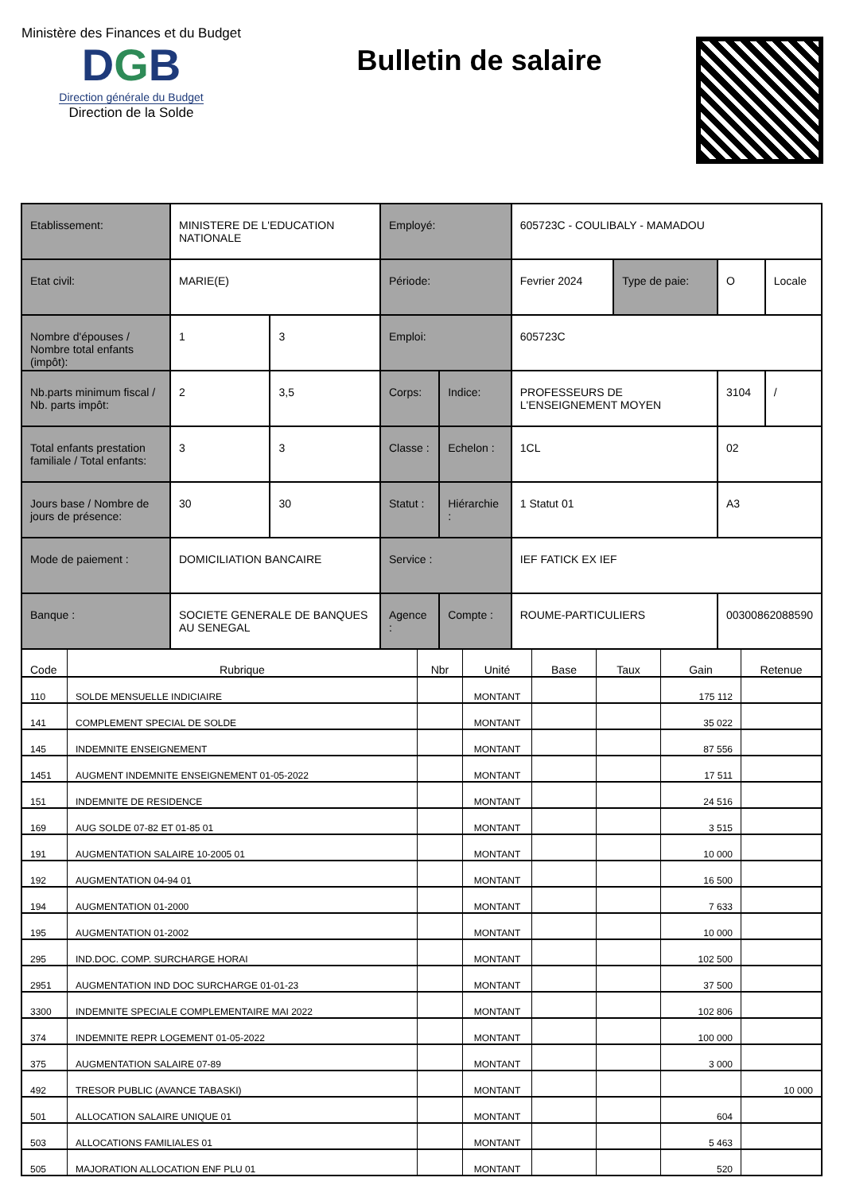Ministère des Finances et du Budget
DGB
Direction générale du Budget
Direction de la Solde
Bulletin de salaire
| Etablissement: | MINISTERE DE L'EDUCATION NATIONALE | | Employé: | | 605723C - COULIBALY - MAMADOU | | | |
| Etat civil: | MARIE(E) | | Période: | | Fevrier 2024 | Type de paie: | O | Locale |
| Nombre d'épouses / Nombre total enfants (impôt): | 1 | 3 | Emploi: | | 605723C | | | |
| Nb.parts minimum fiscal / Nb. parts impôt: | 2 | 3,5 | Corps: | Indice: | PROFESSEURS DE L'ENSEIGNEMENT MOYEN | | 3104 | / |
| Total enfants prestation familiale / Total enfants: | 3 | 3 | Classe : | Echelon : | 1CL | | 02 | |
| Jours base / Nombre de jours de présence: | 30 | 30 | Statut : | Hiérarchie : | 1 Statut 01 | | A3 | |
| Mode de paiement : | DOMICILIATION BANCAIRE | | Service : | | IEF FATICK EX IEF | | | |
| Banque : | SOCIETE GENERALE DE BANQUES AU SENEGAL | | Agence : | Compte : | ROUME-PARTICULIERS | | 00300862088590 | |
| Code | Rubrique | Nbr | Unité | Base | Taux | Gain | Retenue |
| --- | --- | --- | --- | --- | --- | --- | --- |
| 110 | SOLDE MENSUELLE INDICIAIRE | | MONTANT | | | 175 112 | |
| 141 | COMPLEMENT SPECIAL DE SOLDE | | MONTANT | | | 35 022 | |
| 145 | INDEMNITE ENSEIGNEMENT | | MONTANT | | | 87 556 | |
| 1451 | AUGMENT INDEMNITE ENSEIGNEMENT 01-05-2022 | | MONTANT | | | 17 511 | |
| 151 | INDEMNITE DE RESIDENCE | | MONTANT | | | 24 516 | |
| 169 | AUG SOLDE 07-82 ET 01-85 01 | | MONTANT | | | 3 515 | |
| 191 | AUGMENTATION SALAIRE 10-2005 01 | | MONTANT | | | 10 000 | |
| 192 | AUGMENTATION 04-94 01 | | MONTANT | | | 16 500 | |
| 194 | AUGMENTATION 01-2000 | | MONTANT | | | 7 633 | |
| 195 | AUGMENTATION 01-2002 | | MONTANT | | | 10 000 | |
| 295 | IND.DOC. COMP. SURCHARGE HORAI | | MONTANT | | | 102 500 | |
| 2951 | AUGMENTATION IND DOC SURCHARGE 01-01-23 | | MONTANT | | | 37 500 | |
| 3300 | INDEMNITE SPECIALE COMPLEMENTAIRE MAI 2022 | | MONTANT | | | 102 806 | |
| 374 | INDEMNITE REPR LOGEMENT 01-05-2022 | | MONTANT | | | 100 000 | |
| 375 | AUGMENTATION SALAIRE 07-89 | | MONTANT | | | 3 000 | |
| 492 | TRESOR PUBLIC (AVANCE TABASKI) | | MONTANT | | | | 10 000 |
| 501 | ALLOCATION SALAIRE UNIQUE 01 | | MONTANT | | | 604 | |
| 503 | ALLOCATIONS FAMILIALES 01 | | MONTANT | | | 5 463 | |
| 505 | MAJORATION ALLOCATION ENF PLU 01 | | MONTANT | | | 520 | |